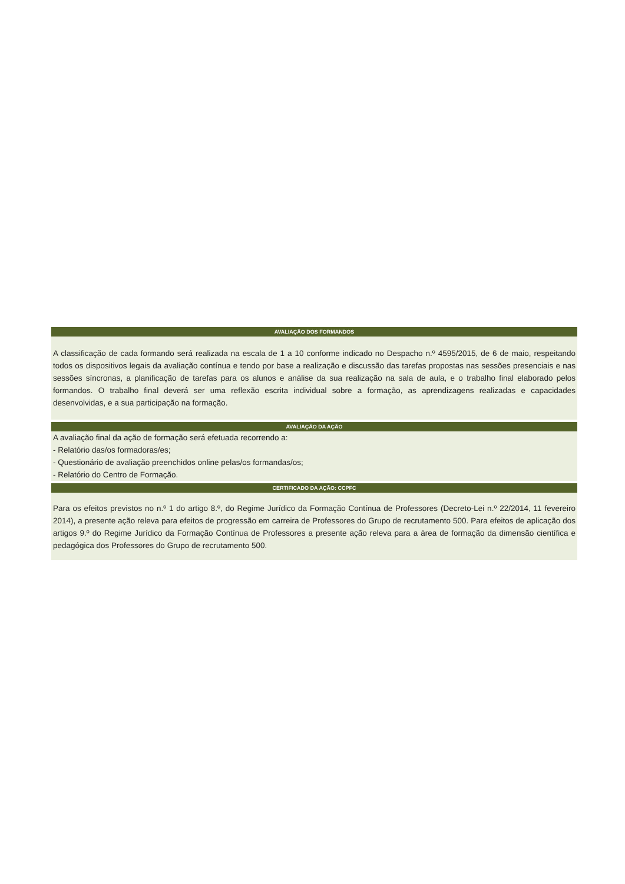AVALIAÇÃO DOS FORMANDOS
A classificação de cada formando será realizada na escala de 1 a 10 conforme indicado no Despacho n.º 4595/2015, de 6 de maio, respeitando todos os dispositivos legais da avaliação contínua e tendo por base a realização e discussão das tarefas propostas nas sessões presenciais e nas sessões síncronas, a planificação de tarefas para os alunos e análise da sua realização na sala de aula, e o trabalho final elaborado pelos formandos. O trabalho final deverá ser uma reflexão escrita individual sobre a formação, as aprendizagens realizadas e capacidades desenvolvidas, e a sua participação na formação.
AVALIAÇÃO DA AÇÃO
A avaliação final da ação de formação será efetuada recorrendo a:
- Relatório das/os formadoras/es;
- Questionário de avaliação preenchidos online pelas/os formandas/os;
- Relatório do Centro de Formação.
CERTIFICADO DA AÇÃO: CCPFC
Para os efeitos previstos no n.º 1 do artigo 8.º, do Regime Jurídico da Formação Contínua de Professores (Decreto-Lei n.º 22/2014, 11 fevereiro 2014), a presente ação releva para efeitos de progressão em carreira de Professores do Grupo de recrutamento 500. Para efeitos de aplicação dos artigos 9.º do Regime Jurídico da Formação Contínua de Professores a presente ação releva para a área de formação da dimensão científica e pedagógica dos Professores do Grupo de recrutamento 500.